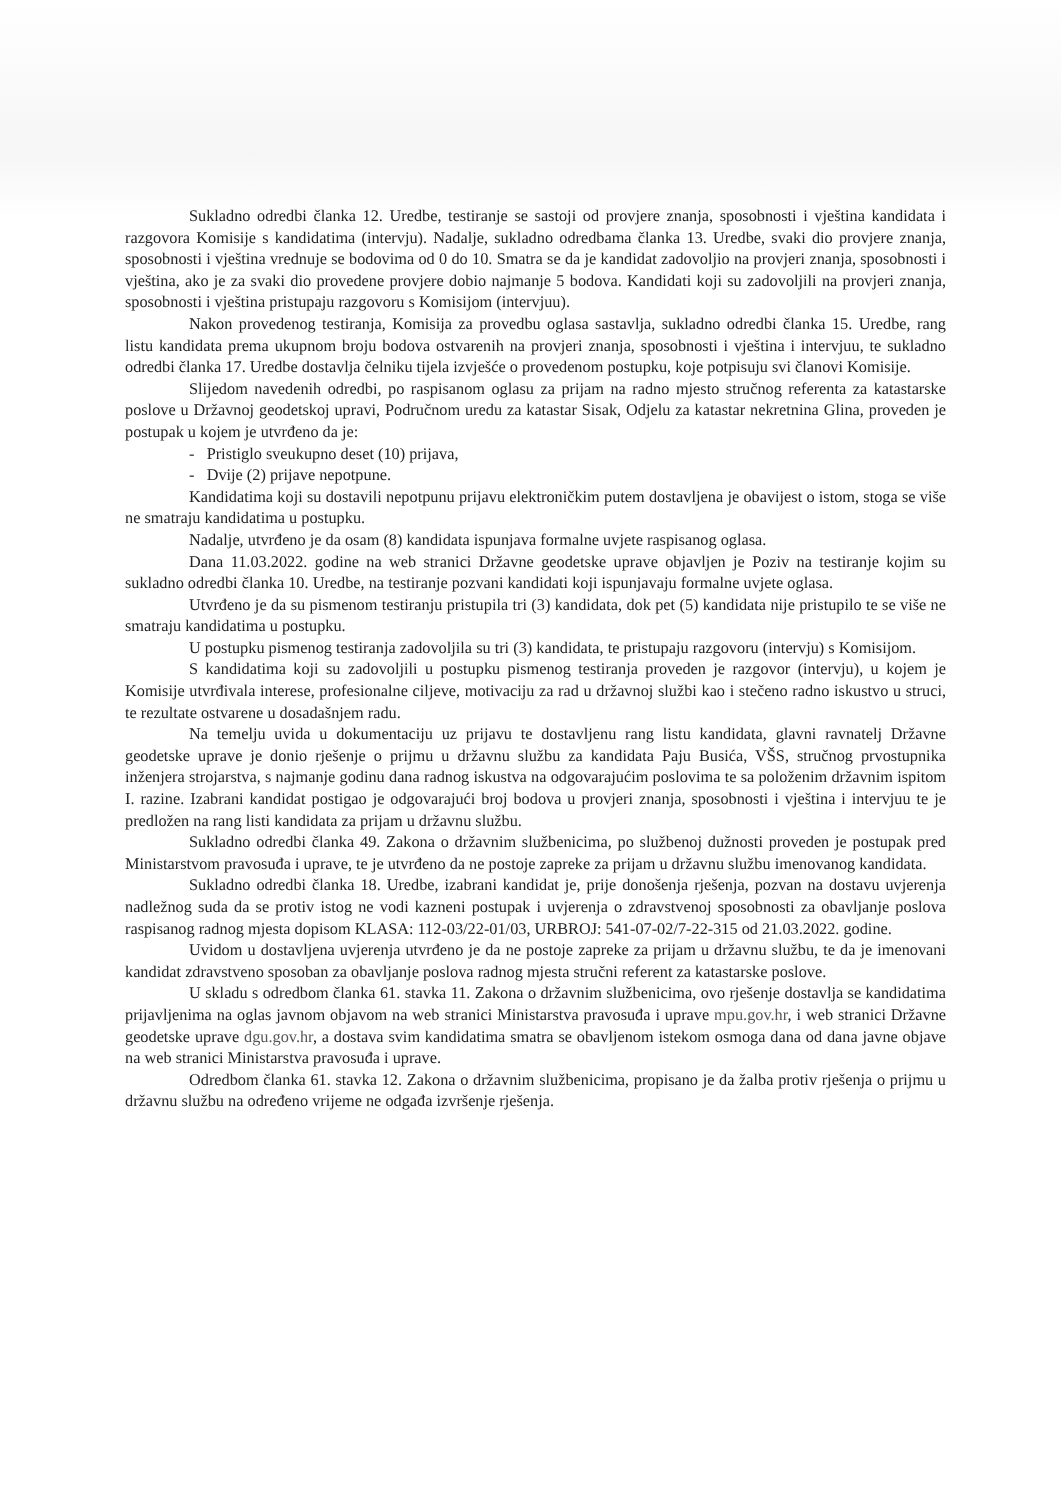Sukladno odredbi članka 12. Uredbe, testiranje se sastoji od provjere znanja, sposobnosti i vještina kandidata i razgovora Komisije s kandidatima (intervju). Nadalje, sukladno odredbama članka 13. Uredbe, svaki dio provjere znanja, sposobnosti i vještina vrednuje se bodovima od 0 do 10. Smatra se da je kandidat zadovoljio na provjeri znanja, sposobnosti i vještina, ako je za svaki dio provedene provjere dobio najmanje 5 bodova. Kandidati koji su zadovoljili na provjeri znanja, sposobnosti i vještina pristupaju razgovoru s Komisijom (intervjuu).
Nakon provedenog testiranja, Komisija za provedbu oglasa sastavlja, sukladno odredbi članka 15. Uredbe, rang listu kandidata prema ukupnom broju bodova ostvarenih na provjeri znanja, sposobnosti i vještina i intervjuu, te sukladno odredbi članka 17. Uredbe dostavlja čelniku tijela izvješće o provedenom postupku, koje potpisuju svi članovi Komisije.
Slijedom navedenih odredbi, po raspisanom oglasu za prijam na radno mjesto stručnog referenta za katastarske poslove u Državnoj geodetskoj upravi, Područnom uredu za katastar Sisak, Odjelu za katastar nekretnina Glina, proveden je postupak u kojem je utvrđeno da je:
- Pristiglo sveukupno deset (10) prijava,
- Dvije (2) prijave nepotpune.
Kandidatima koji su dostavili nepotpunu prijavu elektroničkim putem dostavljena je obavijest o istom, stoga se više ne smatraju kandidatima u postupku.
Nadalje, utvrđeno je da osam (8) kandidata ispunjava formalne uvjete raspisanog oglasa.
Dana 11.03.2022. godine na web stranici Državne geodetske uprave objavljen je Poziv na testiranje kojim su sukladno odredbi članka 10. Uredbe, na testiranje pozvani kandidati koji ispunjavaju formalne uvjete oglasa.
Utvrđeno je da su pismenom testiranju pristupila tri (3) kandidata, dok pet (5) kandidata nije pristupilo te se više ne smatraju kandidatima u postupku.
U postupku pismenog testiranja zadovoljila su tri (3) kandidata, te pristupaju razgovoru (intervju) s Komisijom.
S kandidatima koji su zadovoljili u postupku pismenog testiranja proveden je razgovor (intervju), u kojem je Komisije utvrđivala interese, profesionalne ciljeve, motivaciju za rad u državnoj službi kao i stečeno radno iskustvo u struci, te rezultate ostvarene u dosadašnjem radu.
Na temelju uvida u dokumentaciju uz prijavu te dostavljenu rang listu kandidata, glavni ravnatelj Državne geodetske uprave je donio rješenje o prijmu u državnu službu za kandidata Paju Busića, VŠS, stručnog prvostupnika inženjera strojarstva, s najmanje godinu dana radnog iskustva na odgovarajućim poslovima te sa položenim državnim ispitom I. razine. Izabrani kandidat postigao je odgovarajući broj bodova u provjeri znanja, sposobnosti i vještina i intervjuu te je predložen na rang listi kandidata za prijam u državnu službu.
Sukladno odredbi članka 49. Zakona o državnim službenicima, po službenoj dužnosti proveden je postupak pred Ministarstvom pravosuđa i uprave, te je utvrđeno da ne postoje zapreke za prijam u državnu službu imenovanog kandidata.
Sukladno odredbi članka 18. Uredbe, izabrani kandidat je, prije donošenja rješenja, pozvan na dostavu uvjerenja nadležnog suda da se protiv istog ne vodi kazneni postupak i uvjerenja o zdravstvenoj sposobnosti za obavljanje poslova raspisanog radnog mjesta dopisom KLASA: 112-03/22-01/03, URBROJ: 541-07-02/7-22-315 od 21.03.2022. godine.
Uvidom u dostavljena uvjerenja utvrđeno je da ne postoje zapreke za prijam u državnu službu, te da je imenovani kandidat zdravstveno sposoban za obavljanje poslova radnog mjesta stručni referent za katastarske poslove.
U skladu s odredbom članka 61. stavka 11. Zakona o državnim službenicima, ovo rješenje dostavlja se kandidatima prijavljenima na oglas javnom objavom na web stranici Ministarstva pravosuđa i uprave mpu.gov.hr, i web stranici Državne geodetske uprave dgu.gov.hr, a dostava svim kandidatima smatra se obavljenom istekom osmoga dana od dana javne objave na web stranici Ministarstva pravosuđa i uprave.
Odredbom članka 61. stavka 12. Zakona o državnim službenicima, propisano je da žalba protiv rješenja o prijmu u državnu službu na određeno vrijeme ne odgađa izvršenje rješenja.